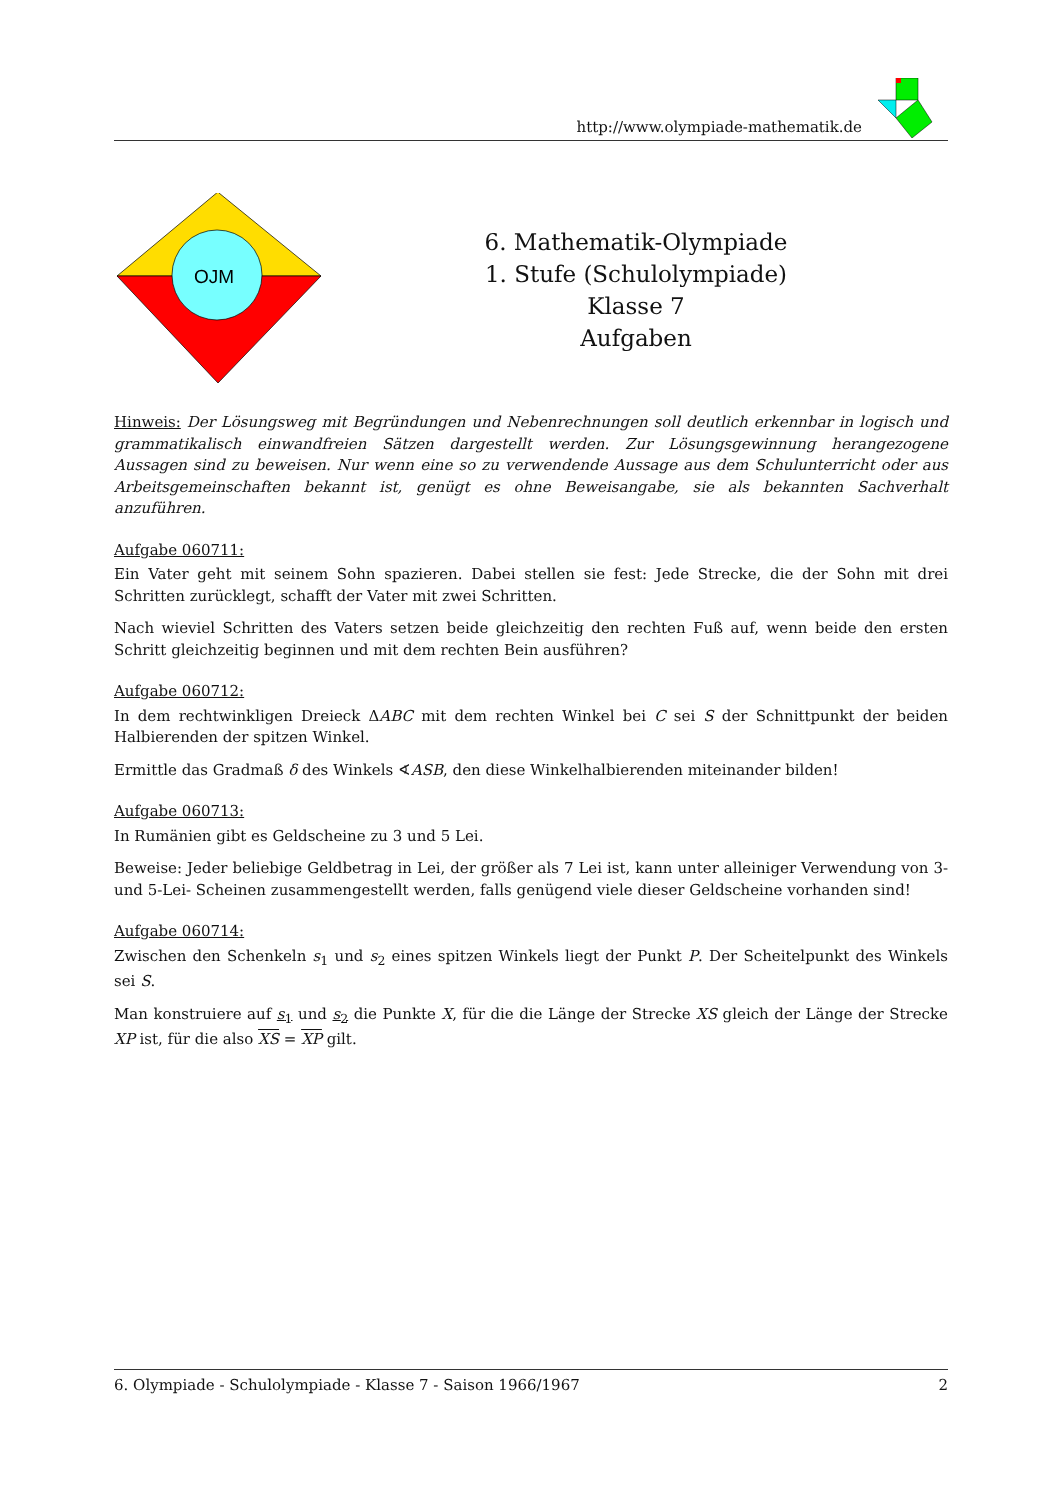http://www.olympiade-mathematik.de
OJM
6. Mathematik-Olympiade
1. Stufe (Schulolympiade)
Klasse 7
Aufgaben
Hinweis: Der Lösungsweg mit Begründungen und Nebenrechnungen soll deutlich erkennbar in logisch und grammatikalisch einwandfreien Sätzen dargestellt werden. Zur Lösungsgewinnung herangezogene Aussagen sind zu beweisen. Nur wenn eine so zu verwendende Aussage aus dem Schulunterricht oder aus Arbeitsgemeinschaften bekannt ist, genügt es ohne Beweisangabe, sie als bekannten Sachverhalt anzuführen.
Aufgabe 060711:
Ein Vater geht mit seinem Sohn spazieren. Dabei stellen sie fest: Jede Strecke, die der Sohn mit drei Schritten zurücklegt, schafft der Vater mit zwei Schritten.
Nach wieviel Schritten des Vaters setzen beide gleichzeitig den rechten Fuß auf, wenn beide den ersten Schritt gleichzeitig beginnen und mit dem rechten Bein ausführen?
Aufgabe 060712:
In dem rechtwinkligen Dreieck ΔABC mit dem rechten Winkel bei C sei S der Schnittpunkt der beiden Halbierenden der spitzen Winkel.
Ermittle das Gradmaß δ des Winkels ∢ASB, den diese Winkelhalbierenden miteinander bilden!
Aufgabe 060713:
In Rumänien gibt es Geldscheine zu 3 und 5 Lei.
Beweise: Jeder beliebige Geldbetrag in Lei, der größer als 7 Lei ist, kann unter alleiniger Verwendung von 3- und 5-Lei- Scheinen zusammengestellt werden, falls genügend viele dieser Geldscheine vorhanden sind!
Aufgabe 060714:
Zwischen den Schenkeln s<sub>1</sub> und s<sub>2</sub> eines spitzen Winkels liegt der Punkt P. Der Scheitelpunkt des Winkels sei S.
Man konstruiere auf s<sub>1</sub> und s<sub>2</sub> die Punkte X, für die die Länge der Strecke XS gleich der Länge der Strecke XP ist, für die also XS = XP gilt.
6. Olympiade - Schulolympiade - Klasse 7 - Saison 1966/1967 2